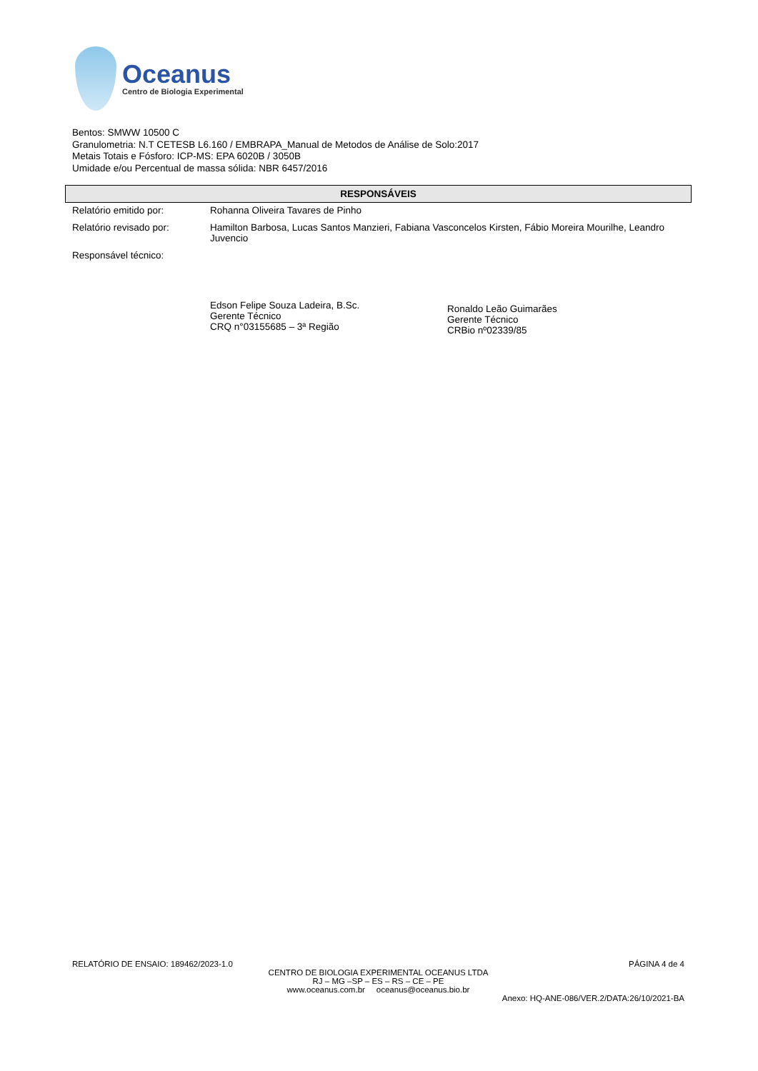Oceanus
Centro de Biologia Experimental
Bentos: SMWW 10500 C
Granulometria: N.T CETESB L6.160 / EMBRAPA_Manual de Metodos de Análise de Solo:2017
Metais Totais e Fósforo: ICP-MS: EPA 6020B / 3050B
Umidade e/ou Percentual de massa sólida: NBR 6457/2016
RESPONSÁVEIS
| Relatório emitido por: | Rohanna Oliveira Tavares de Pinho |
| Relatório revisado por: | Hamilton Barbosa, Lucas Santos Manzieri, Fabiana Vasconcelos Kirsten, Fábio Moreira Mourilhe, Leandro Juvencio |
| Responsável técnico: | Edson Felipe Souza Ladeira, B.Sc. Gerente Técnico CRQ n°03155685 – 3ª Região Ronaldo Leão Guimarães Gerente Técnico CRBio nº02339/85 |
RELATÓRIO DE ENSAIO: 189462/2023-1.0 PÁGINA 4 de 4
CENTRO DE BIOLOGIA EXPERIMENTAL OCEANUS LTDA
RJ – MG –SP – ES – RS – CE – PE
www.oceanus.com.br oceanus@oceanus.bio.br
Anexo: HQ-ANE-086/VER.2/DATA:26/10/2021-BA